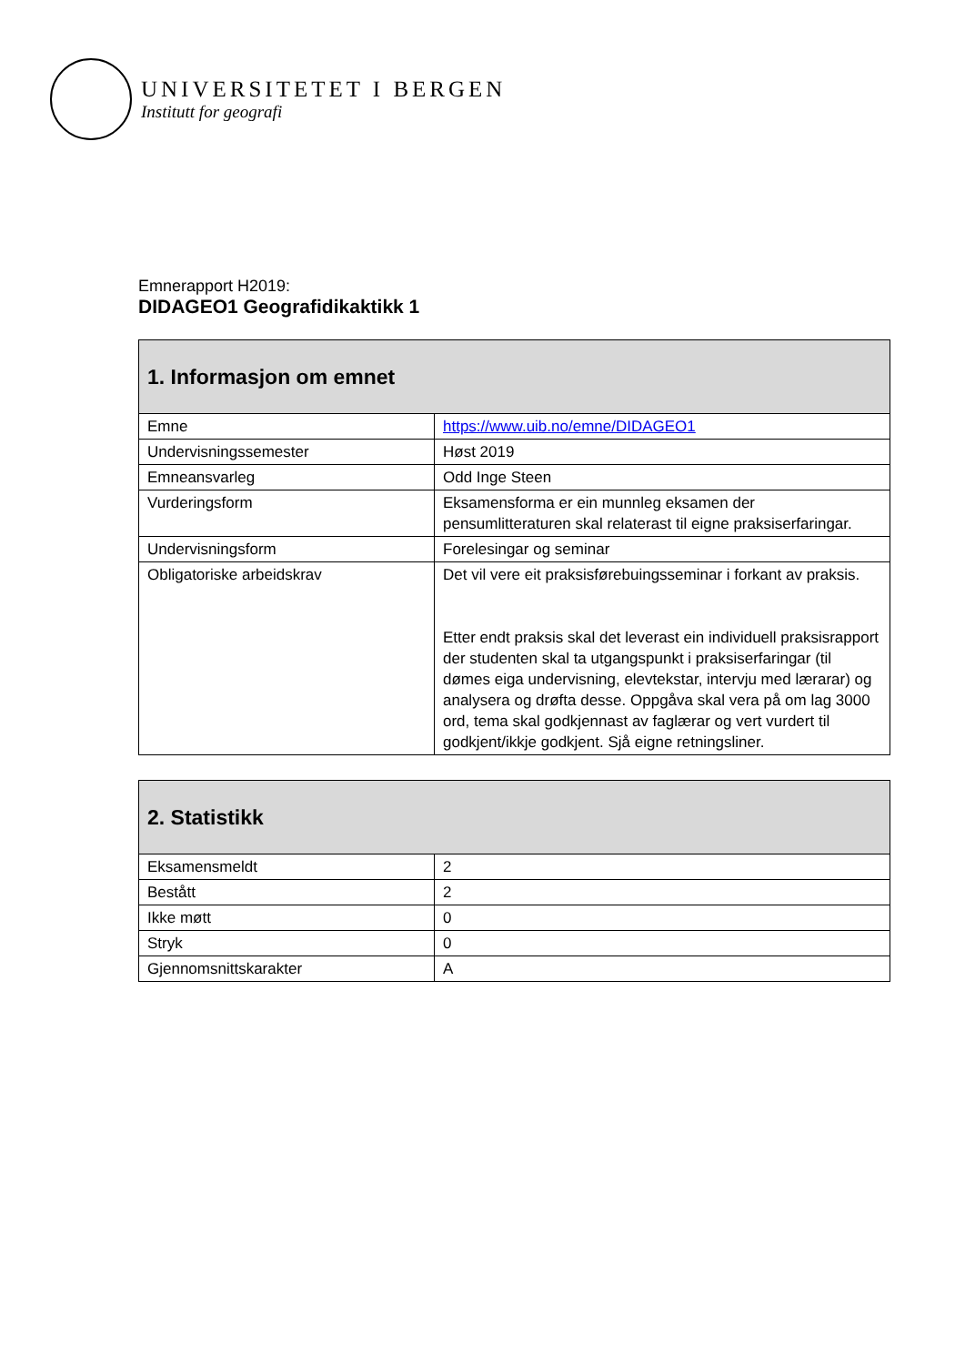UNIVERSITETET I BERGEN
Institutt for geografi
Emnerapport H2019:
DIDAGEO1 Geografidikaktikk 1
| 1. Informasjon om emnet | |
| --- | --- |
| Emne | https://www.uib.no/emne/DIDAGEO1 |
| Undervisningssemester | Høst 2019 |
| Emneansvarleg | Odd Inge Steen |
| Vurderingsform | Eksamensforma er ein munnleg eksamen der pensumlitteraturen skal relaterast til eigne praksiserfaringar. |
| Undervisningsform | Forelesingar og seminar |
| Obligatoriske arbeidskrav | Det vil vere eit praksisførebuingsseminar i forkant av praksis. Etter endt praksis skal det leverast ein individuell praksisrapport der studenten skal ta utgangspunkt i praksiserfaringar (til dømes eiga undervisning, elevtekstar, intervju med lærarar) og analysera og drøfta desse. Oppgåva skal vera på om lag 3000 ord, tema skal godkjennast av faglærar og vert vurdert til godkjent/ikkje godkjent. Sjå eigne retningsliner. |
| 2. Statistikk | |
| --- | --- |
| Eksamensmeldt | 2 |
| Bestått | 2 |
| Ikke møtt | 0 |
| Stryk | 0 |
| Gjennomsnittskarakter | A |